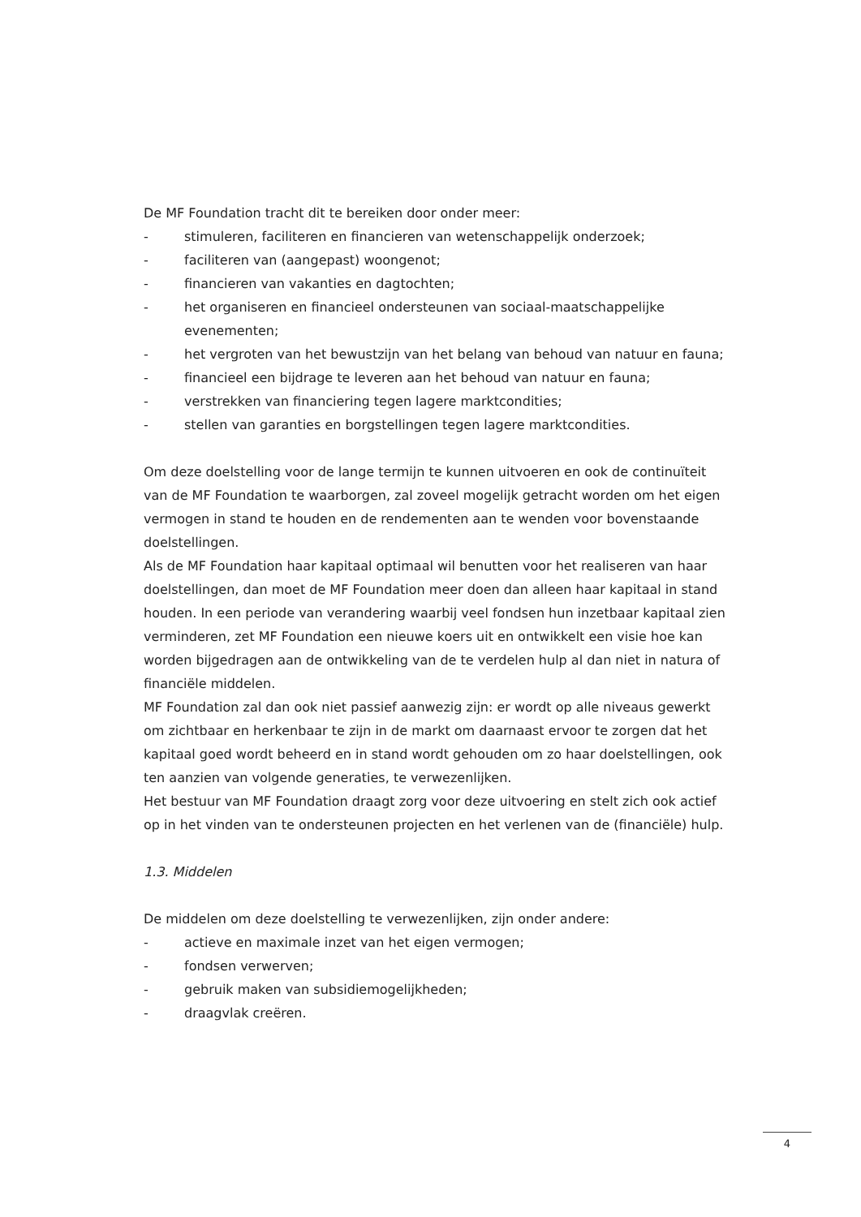De MF Foundation tracht dit te bereiken door onder meer:
- stimuleren, faciliteren en financieren van wetenschappelijk onderzoek;
- faciliteren van (aangepast) woongenot;
- financieren van vakanties en dagtochten;
- het organiseren en financieel ondersteunen van sociaal-maatschappelijke evenementen;
- het vergroten van het bewustzijn van het belang van behoud van natuur en fauna;
- financieel een bijdrage te leveren aan het behoud van natuur en fauna;
- verstrekken van financiering tegen lagere marktcondities;
- stellen van garanties en borgstellingen tegen lagere marktcondities.
Om deze doelstelling voor de lange termijn te kunnen uitvoeren en ook de continuïteit van de MF Foundation te waarborgen, zal zoveel mogelijk getracht worden om het eigen vermogen in stand te houden en de rendementen aan te wenden voor bovenstaande doelstellingen.
Als de MF Foundation haar kapitaal optimaal wil benutten voor het realiseren van haar doelstellingen, dan moet de MF Foundation meer doen dan alleen haar kapitaal in stand houden. In een periode van verandering waarbij veel fondsen hun inzetbaar kapitaal zien verminderen, zet MF Foundation een nieuwe koers uit en ontwikkelt een visie hoe kan worden bijgedragen aan de ontwikkeling van de te verdelen hulp al dan niet in natura of financiële middelen.
MF Foundation zal dan ook niet passief aanwezig zijn: er wordt op alle niveaus gewerkt om zichtbaar en herkenbaar te zijn in de markt om daarnaast ervoor te zorgen dat het kapitaal goed wordt beheerd en in stand wordt gehouden om zo haar doelstellingen, ook ten aanzien van volgende generaties, te verwezenlijken.
Het bestuur van MF Foundation draagt zorg voor deze uitvoering en stelt zich ook actief op in het vinden van te ondersteunen projecten en het verlenen van de (financiële) hulp.
1.3. Middelen
De middelen om deze doelstelling te verwezenlijken, zijn onder andere:
- actieve en maximale inzet van het eigen vermogen;
- fondsen verwerven;
- gebruik maken van subsidiemogelijkheden;
- draagvlak creëren.
4